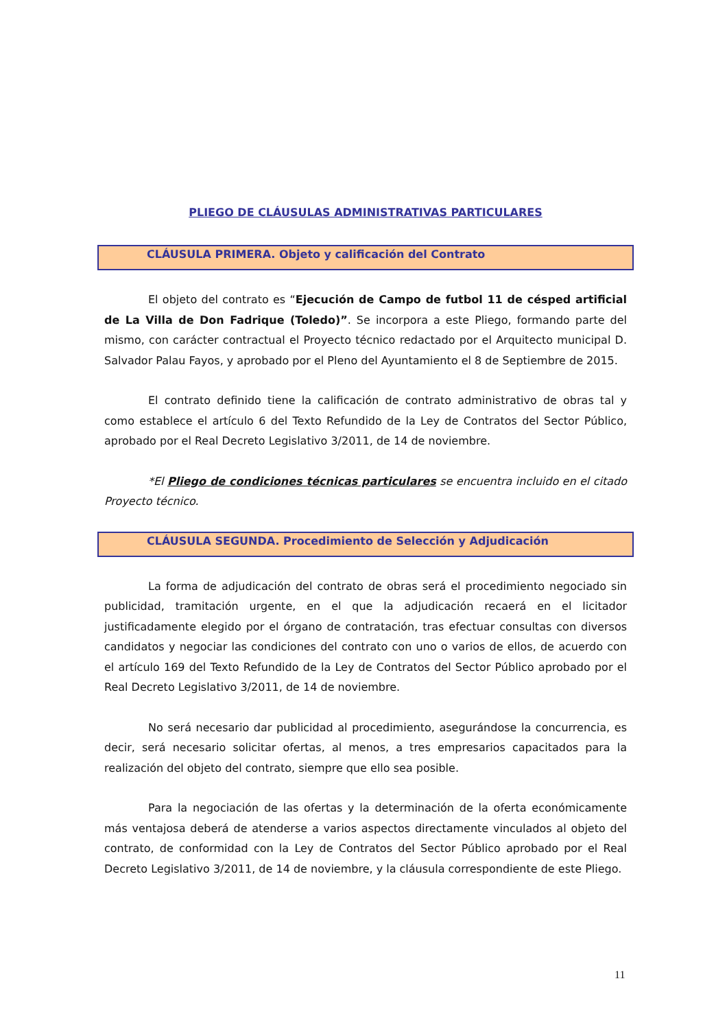PLIEGO DE CLÁUSULAS ADMINISTRATIVAS PARTICULARES
CLÁUSULA PRIMERA. Objeto y calificación del Contrato
El objeto del contrato es “Ejecución de Campo de futbol 11 de césped artificial de La Villa de Don Fadrique (Toledo)”. Se incorpora a este Pliego, formando parte del mismo, con carácter contractual el Proyecto técnico redactado por el Arquitecto municipal D. Salvador Palau Fayos, y aprobado por el Pleno del Ayuntamiento el 8 de Septiembre de 2015.
El contrato definido tiene la calificación de contrato administrativo de obras tal y como establece el artículo 6 del Texto Refundido de la Ley de Contratos del Sector Público, aprobado por el Real Decreto Legislativo 3/2011, de 14 de noviembre.
*El Pliego de condiciones técnicas particulares se encuentra incluido en el citado Proyecto técnico.
CLÁUSULA SEGUNDA. Procedimiento de Selección y Adjudicación
La forma de adjudicación del contrato de obras será el procedimiento negociado sin publicidad, tramitación urgente, en el que la adjudicación recaerá en el licitador justificadamente elegido por el órgano de contratación, tras efectuar consultas con diversos candidatos y negociar las condiciones del contrato con uno o varios de ellos, de acuerdo con el artículo 169 del Texto Refundido de la Ley de Contratos del Sector Público aprobado por el Real Decreto Legislativo 3/2011, de 14 de noviembre.
No será necesario dar publicidad al procedimiento, asegurándose la concurrencia, es decir, será necesario solicitar ofertas, al menos, a tres empresarios capacitados para la realización del objeto del contrato, siempre que ello sea posible.
Para la negociación de las ofertas y la determinación de la oferta económicamente más ventajosa deberá de atenderse a varios aspectos directamente vinculados al objeto del contrato, de conformidad con la Ley de Contratos del Sector Público aprobado por el Real Decreto Legislativo 3/2011, de 14 de noviembre, y la cláusula correspondiente de este Pliego.
11